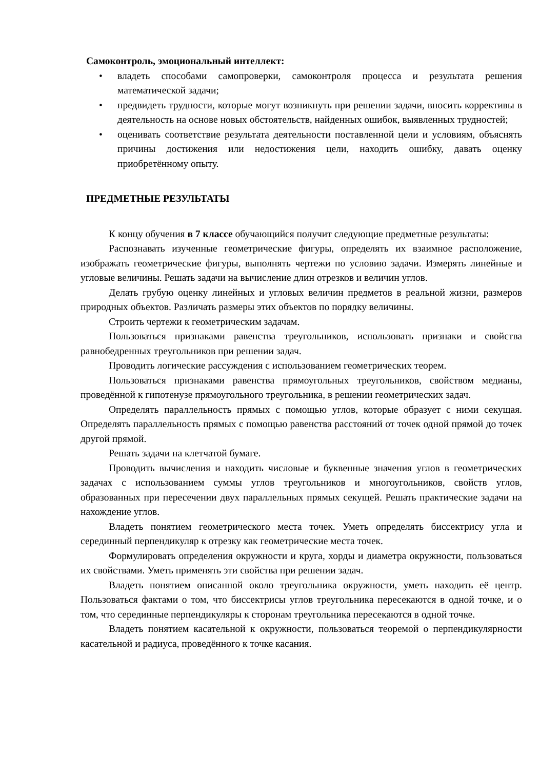Самоконтроль, эмоциональный интеллект:
• владеть способами самопроверки, самоконтроля процесса и результата решения математической задачи;
• предвидеть трудности, которые могут возникнуть при решении задачи, вносить коррективы в деятельность на основе новых обстоятельств, найденных ошибок, выявленных трудностей;
• оценивать соответствие результата деятельности поставленной цели и условиям, объяснять причины достижения или недостижения цели, находить ошибку, давать оценку приобретённому опыту.
ПРЕДМЕТНЫЕ РЕЗУЛЬТАТЫ
К концу обучения в 7 классе обучающийся получит следующие предметные результаты:
Распознавать изученные геометрические фигуры, определять их взаимное расположение, изображать геометрические фигуры, выполнять чертежи по условию задачи. Измерять линейные и угловые величины. Решать задачи на вычисление длин отрезков и величин углов.
Делать грубую оценку линейных и угловых величин предметов в реальной жизни, размеров природных объектов. Различать размеры этих объектов по порядку величины.
Строить чертежи к геометрическим задачам.
Пользоваться признаками равенства треугольников, использовать признаки и свойства равнобедренных треугольников при решении задач.
Проводить логические рассуждения с использованием геометрических теорем.
Пользоваться признаками равенства прямоугольных треугольников, свойством медианы, проведённой к гипотенузе прямоугольного треугольника, в решении геометрических задач.
Определять параллельность прямых с помощью углов, которые образует с ними секущая. Определять параллельность прямых с помощью равенства расстояний от точек одной прямой до точек другой прямой.
Решать задачи на клетчатой бумаге.
Проводить вычисления и находить числовые и буквенные значения углов в геометрических задачах с использованием суммы углов треугольников и многоугольников, свойств углов, образованных при пересечении двух параллельных прямых секущей. Решать практические задачи на нахождение углов.
Владеть понятием геометрического места точек. Уметь определять биссектрису угла и серединный перпендикуляр к отрезку как геометрические места точек.
Формулировать определения окружности и круга, хорды и диаметра окружности, пользоваться их свойствами. Уметь применять эти свойства при решении задач.
Владеть понятием описанной около треугольника окружности, уметь находить её центр. Пользоваться фактами о том, что биссектрисы углов треугольника пересекаются в одной точке, и о том, что серединные перпендикуляры к сторонам треугольника пересекаются в одной точке.
Владеть понятием касательной к окружности, пользоваться теоремой о перпендикулярности касательной и радиуса, проведённого к точке касания.